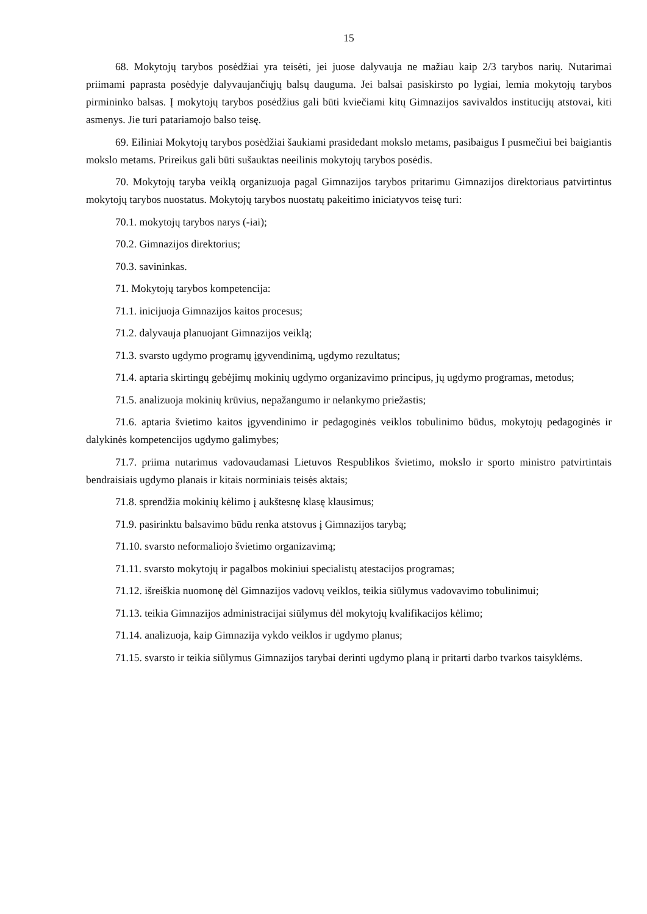15
68. Mokytojų tarybos posėdžiai yra teisėti, jei juose dalyvauja ne mažiau kaip 2/3 tarybos narių. Nutarimai priimami paprasta posėdyje dalyvaujančiųjų balsų dauguma. Jei balsai pasiskirsto po lygiai, lemia mokytojų tarybos pirmininko balsas. Į mokytojų tarybos posėdžius gali būti kviečiami kitų Gimnazijos savivaldos institucijų atstovai, kiti asmenys. Jie turi patariamojo balso teisę.
69. Eiliniai Mokytojų tarybos posėdžiai šaukiami prasidedant mokslo metams, pasibaigus I pusmečiui bei baigiantis mokslo metams. Prireikus gali būti sušauktas neeilinis mokytojų tarybos posėdis.
70. Mokytojų taryba veiklą organizuoja pagal Gimnazijos tarybos pritarimu Gimnazijos direktoriaus patvirtintus mokytojų tarybos nuostatus. Mokytojų tarybos nuostatų pakeitimo iniciatyvos teisę turi:
70.1. mokytojų tarybos narys (-iai);
70.2. Gimnazijos direktorius;
70.3. savininkas.
71. Mokytojų tarybos kompetencija:
71.1. inicijuoja Gimnazijos kaitos procesus;
71.2. dalyvauja planuojant Gimnazijos veiklą;
71.3. svarsto ugdymo programų įgyvendinimą, ugdymo rezultatus;
71.4. aptaria skirtingų gebėjimų mokinių ugdymo organizavimo principus, jų ugdymo programas, metodus;
71.5. analizuoja mokinių krūvius, nepažangumo ir nelankymo priežastis;
71.6. aptaria švietimo kaitos įgyvendinimo ir pedagoginės veiklos tobulinimo būdus, mokytojų pedagoginės ir dalykinės kompetencijos ugdymo galimybes;
71.7. priima nutarimus vadovaudamasi Lietuvos Respublikos švietimo, mokslo ir sporto ministro patvirtintais bendraisiais ugdymo planais ir kitais norminiais teisės aktais;
71.8. sprendžia mokinių kėlimo į aukštesnę klasę klausimus;
71.9. pasirinktu balsavimo būdu renka atstovus į Gimnazijos tarybą;
71.10. svarsto neformaliojo švietimo organizavimą;
71.11. svarsto mokytojų ir pagalbos mokiniui specialistų atestacijos programas;
71.12. išreiškia nuomonę dėl Gimnazijos vadovų veiklos, teikia siūlymus vadovavimo tobulinimui;
71.13. teikia Gimnazijos administracijai siūlymus dėl mokytojų kvalifikacijos kėlimo;
71.14. analizuoja, kaip Gimnazija vykdo veiklos ir ugdymo planus;
71.15. svarsto ir teikia siūlymus Gimnazijos tarybai derinti ugdymo planą ir pritarti darbo tvarkos taisyklėms.